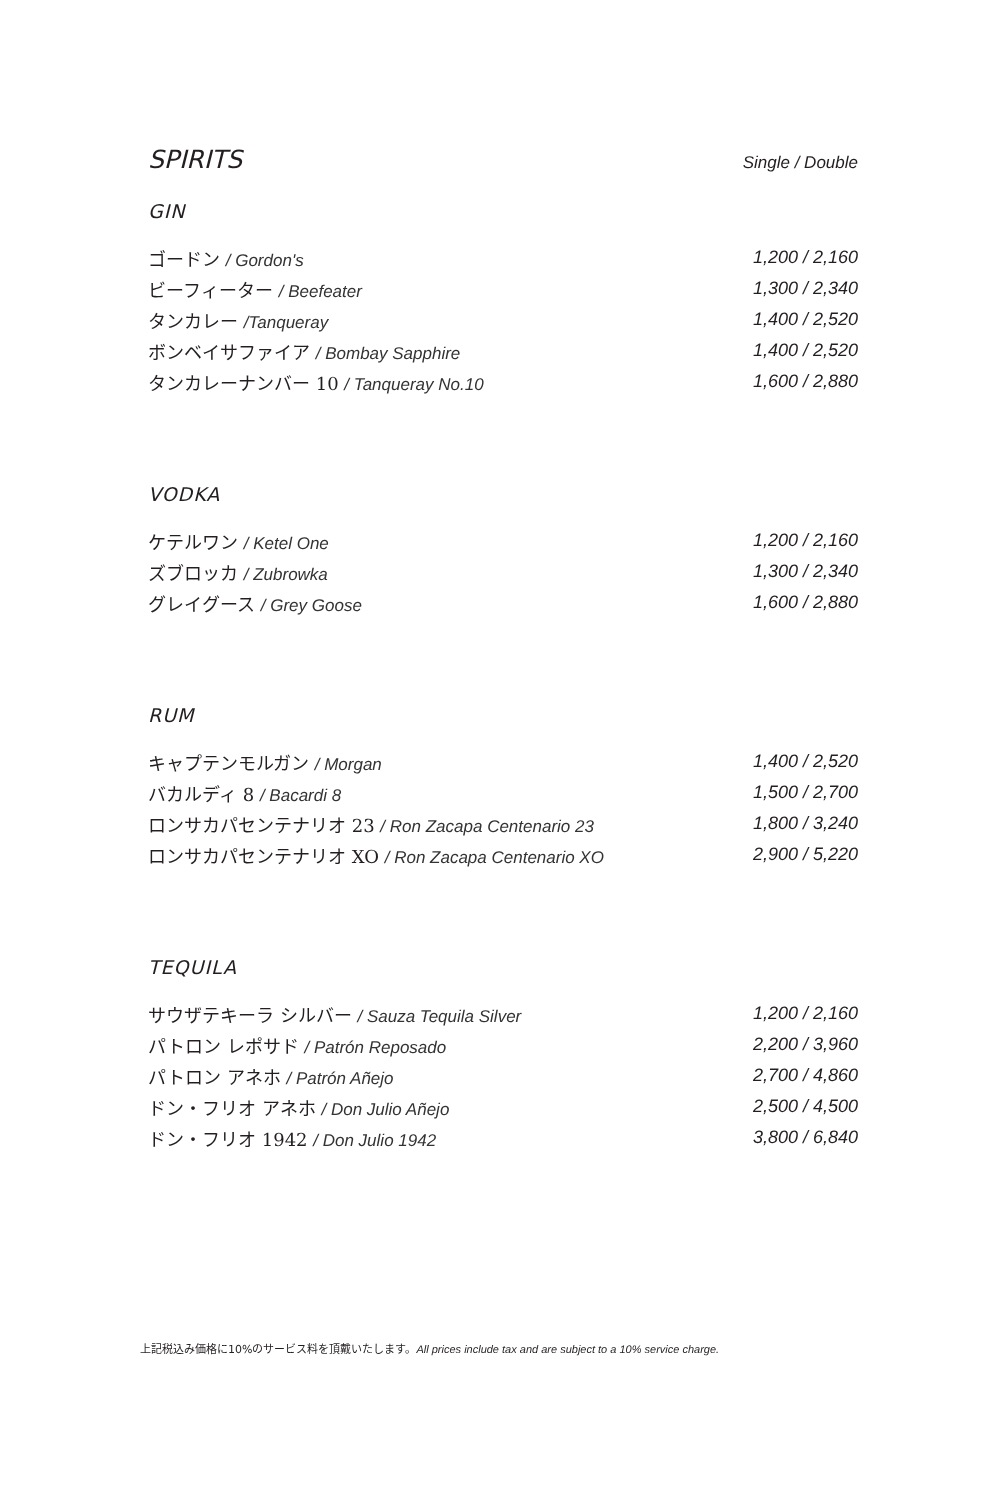SPIRITS
Single / Double
GIN
| ゴードン / Gordon's | 1,200 / 2,160 |
| ビーフィーター / Beefeater | 1,300 / 2,340 |
| タンカレー /Tanqueray | 1,400 / 2,520 |
| ボンベイサファイア / Bombay Sapphire | 1,400 / 2,520 |
| タンカレーナンバー 10 / Tanqueray No.10 | 1,600 / 2,880 |
VODKA
| ケテルワン / Ketel One | 1,200 / 2,160 |
| ズブロッカ / Zubrowka | 1,300 / 2,340 |
| グレイグース / Grey Goose | 1,600 / 2,880 |
RUM
| キャプテンモルガン / Morgan | 1,400 / 2,520 |
| バカルディ 8 / Bacardi 8 | 1,500 / 2,700 |
| ロンサカパセンテナリオ 23 / Ron Zacapa Centenario 23 | 1,800 / 3,240 |
| ロンサカパセンテナリオ XO / Ron Zacapa Centenario XO | 2,900 / 5,220 |
TEQUILA
| サウザテキーラ シルバー / Sauza Tequila Silver | 1,200 / 2,160 |
| パトロン レポサド / Patrón Reposado | 2,200 / 3,960 |
| パトロン アネホ / Patrón Añejo | 2,700 / 4,860 |
| ドン・フリオ アネホ / Don Julio Añejo | 2,500 / 4,500 |
| ドン・フリオ 1942 / Don Julio 1942 | 3,800 / 6,840 |
上記税込み価格に10%のサービス料を頂戴いたします。All prices include tax and are subject to a 10% service charge.